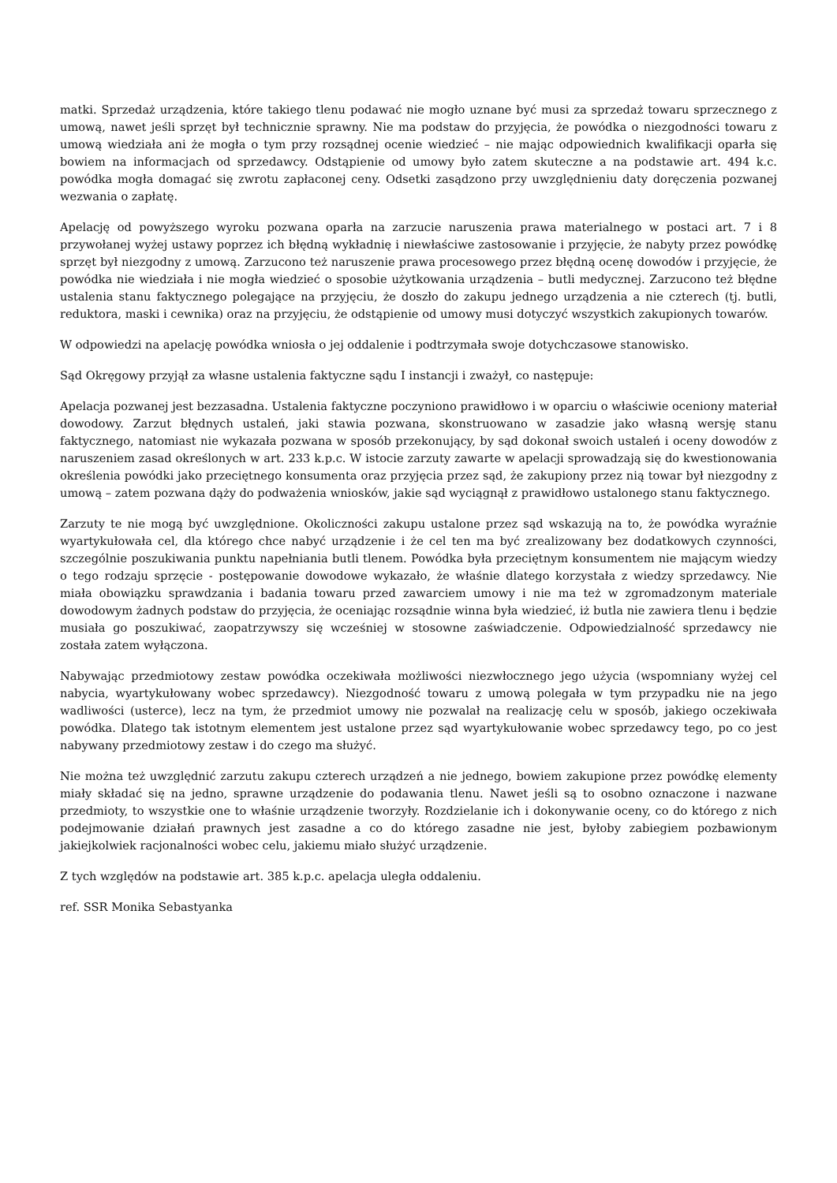matki. Sprzedaż urządzenia, które takiego tlenu podawać nie mogło uznane być musi za sprzedaż towaru sprzecznego z umową, nawet jeśli sprzęt był technicznie sprawny. Nie ma podstaw do przyjęcia, że powódka o niezgodności towaru z umową wiedziała ani że mogła o tym przy rozsądnej ocenie wiedzieć – nie mając odpowiednich kwalifikacji oparła się bowiem na informacjach od sprzedawcy. Odstąpienie od umowy było zatem skuteczne a na podstawie art. 494 k.c. powódka mogła domagać się zwrotu zapłaconej ceny. Odsetki zasądzono przy uwzględnieniu daty doręczenia pozwanej wezwania o zapłatę.
Apelację od powyższego wyroku pozwana oparła na zarzucie naruszenia prawa materialnego w postaci art. 7 i 8 przywołanej wyżej ustawy poprzez ich błędną wykładnię i niewłaściwe zastosowanie i przyjęcie, że nabyty przez powódkę sprzęt był niezgodny z umową. Zarzucono też naruszenie prawa procesowego przez błędną ocenę dowodów i przyjęcie, że powódka nie wiedziała i nie mogła wiedzieć o sposobie użytkowania urządzenia – butli medycznej. Zarzucono też błędne ustalenia stanu faktycznego polegające na przyjęciu, że doszło do zakupu jednego urządzenia a nie czterech (tj. butli, reduktora, maski i cewnika) oraz na przyjęciu, że odstąpienie od umowy musi dotyczyć wszystkich zakupionych towarów.
W odpowiedzi na apelację powódka wniosła o jej oddalenie i podtrzymała swoje dotychczasowe stanowisko.
Sąd Okręgowy przyjął za własne ustalenia faktyczne sądu I instancji i zważył, co następuje:
Apelacja pozwanej jest bezzasadna. Ustalenia faktyczne poczyniono prawidłowo i w oparciu o właściwie oceniony materiał dowodowy. Zarzut błędnych ustaleń, jaki stawia pozwana, skonstruowano w zasadzie jako własną wersję stanu faktycznego, natomiast nie wykazała pozwana w sposób przekonujący, by sąd dokonał swoich ustaleń i oceny dowodów z naruszeniem zasad określonych w art. 233 k.p.c. W istocie zarzuty zawarte w apelacji sprowadzają się do kwestionowania określenia powódki jako przeciętnego konsumenta oraz przyjęcia przez sąd, że zakupiony przez nią towar był niezgodny z umową – zatem pozwana dąży do podważenia wniosków, jakie sąd wyciągnął z prawidłowo ustalonego stanu faktycznego.
Zarzuty te nie mogą być uwzględnione. Okoliczności zakupu ustalone przez sąd wskazują na to, że powódka wyraźnie wyartykułowała cel, dla którego chce nabyć urządzenie i że cel ten ma być zrealizowany bez dodatkowych czynności, szczególnie poszukiwania punktu napełniania butli tlenem. Powódka była przeciętnym konsumentem nie mającym wiedzy o tego rodzaju sprzęcie - postępowanie dowodowe wykazało, że właśnie dlatego korzystała z wiedzy sprzedawcy. Nie miała obowiązku sprawdzania i badania towaru przed zawarciem umowy i nie ma też w zgromadzonym materiale dowodowym żadnych podstaw do przyjęcia, że oceniając rozsądnie winna była wiedzieć, iż butla nie zawiera tlenu i będzie musiała go poszukiwać, zaopatrzywszy się wcześniej w stosowne zaświadczenie. Odpowiedzialność sprzedawcy nie została zatem wyłączona.
Nabywając przedmiotowy zestaw powódka oczekiwała możliwości niezwłocznego jego użycia (wspomniany wyżej cel nabycia, wyartykułowany wobec sprzedawcy). Niezgodność towaru z umową polegała w tym przypadku nie na jego wadliwości (usterce), lecz na tym, że przedmiot umowy nie pozwalał na realizację celu w sposób, jakiego oczekiwała powódka. Dlatego tak istotnym elementem jest ustalone przez sąd wyartykułowanie wobec sprzedawcy tego, po co jest nabywany przedmiotowy zestaw i do czego ma służyć.
Nie można też uwzględnić zarzutu zakupu czterech urządzeń a nie jednego, bowiem zakupione przez powódkę elementy miały składać się na jedno, sprawne urządzenie do podawania tlenu. Nawet jeśli są to osobno oznaczone i nazwane przedmioty, to wszystkie one to właśnie urządzenie tworzyły. Rozdzielanie ich i dokonywanie oceny, co do którego z nich podejmowanie działań prawnych jest zasadne a co do którego zasadne nie jest, byłoby zabiegiem pozbawionym jakiejkolwiek racjonalności wobec celu, jakiemu miało służyć urządzenie.
Z tych względów na podstawie art. 385 k.p.c. apelacja uległa oddaleniu.
ref. SSR Monika Sebastyanka